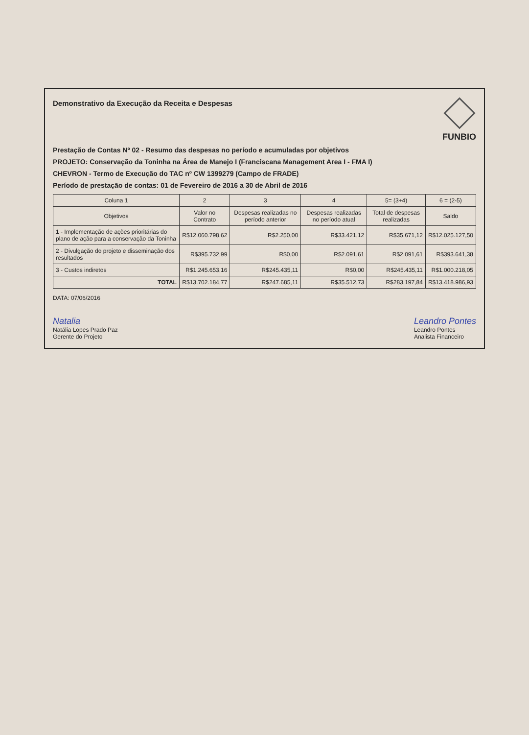Demonstrativo da Execução da Receita e Despesas
FUNBIO
Prestação de Contas Nº 02 - Resumo das despesas no período e acumuladas por objetivos
PROJETO: Conservação da Toninha na Área de Manejo I (Franciscana Management Area I - FMA I)
CHEVRON - Termo de Execução do TAC nº CW 1399279 (Campo de FRADE)
Período de prestação de contas: 01 de Fevereiro de 2016 a 30 de Abril de 2016
| Coluna 1 | 2 | 3 | 4 | 5= (3+4) | 6 = (2-5) |
| --- | --- | --- | --- | --- | --- |
| Objetivos | Valor no Contrato | Despesas realizadas no período anterior | Despesas realizadas no período atual | Total de despesas realizadas | Saldo |
| 1 - Implementação de ações prioritárias do plano de ação para a conservação da Toninha | R$12.060.798,62 | R$2.250,00 | R$33.421,12 | R$35.671,12 | R$12.025.127,50 |
| 2 - Divulgação do projeto e disseminação dos resultados | R$395.732,99 | R$0,00 | R$2.091,61 | R$2.091,61 | R$393.641,38 |
| 3 - Custos indiretos | R$1.245.653,16 | R$245.435,11 | R$0,00 | R$245.435,11 | R$1.000.218,05 |
| TOTAL | R$13.702.184,77 | R$247.685,11 | R$35.512,73 | R$283.197,84 | R$13.418.986,93 |
DATA: 07/06/2016
Natalia
Natália Lopes Prado Paz
Gerente do Projeto
Leandro Pontes
Leandro Pontes
Analista Financeiro